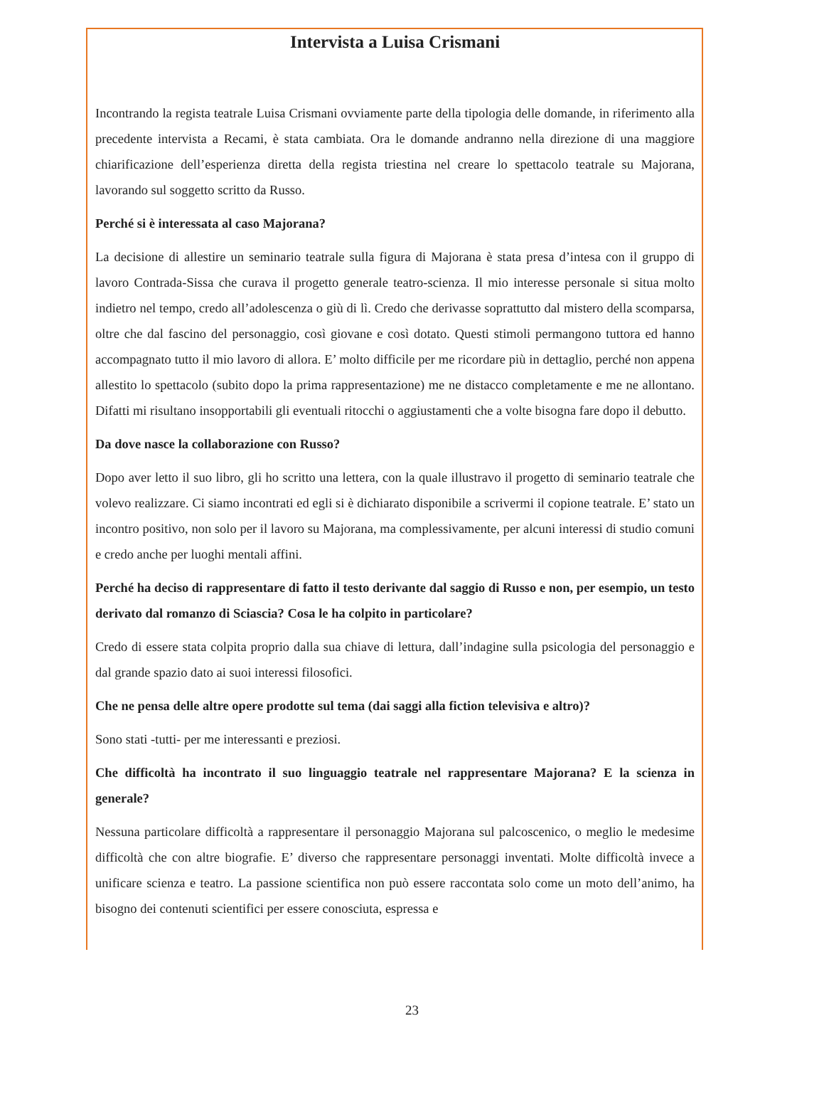Intervista a Luisa Crismani
Incontrando la regista teatrale Luisa Crismani ovviamente parte della tipologia delle domande, in riferimento alla precedente intervista a Recami, è stata cambiata. Ora le domande andranno nella direzione di una maggiore chiarificazione dell’esperienza diretta della regista triestina nel creare lo spettacolo teatrale su Majorana, lavorando sul soggetto scritto da Russo.
Perché si è interessata al caso Majorana?
La decisione di allestire un seminario teatrale sulla figura di Majorana è stata presa d’intesa con il gruppo di lavoro Contrada-Sissa che curava il progetto generale teatro-scienza. Il mio interesse personale si situa molto indietro nel tempo, credo all’adolescenza o giù di lì. Credo che derivasse soprattutto dal mistero della scomparsa, oltre che dal fascino del personaggio, così giovane e così dotato. Questi stimoli permangono tuttora ed hanno accompagnato tutto il mio lavoro di allora. E’ molto difficile per me ricordare più in dettaglio, perché non appena allestito lo spettacolo (subito dopo la prima rappresentazione) me ne distacco completamente e me ne allontano. Difatti mi risultano insopportabili gli eventuali ritocchi o aggiustamenti che a volte bisogna fare dopo il debutto.
Da dove nasce la collaborazione con Russo?
Dopo aver letto il suo libro, gli ho scritto una lettera, con la quale illustravo il progetto di seminario teatrale che volevo realizzare. Ci siamo incontrati ed egli si è dichiarato disponibile a scrivermi il copione teatrale. E’ stato un incontro positivo, non solo per il lavoro su Majorana, ma complessivamente, per alcuni interessi di studio comuni e credo anche per luoghi mentali affini.
Perché ha deciso di rappresentare di fatto il testo derivante dal saggio di Russo e non, per esempio, un testo derivato dal romanzo di Sciascia? Cosa le ha colpito in particolare?
Credo di essere stata colpita proprio dalla sua chiave di lettura, dall’indagine sulla psicologia del personaggio e dal grande spazio dato ai suoi interessi filosofici.
Che ne pensa delle altre opere prodotte sul tema (dai saggi alla fiction televisiva e altro)?
Sono stati -tutti- per me interessanti e preziosi.
Che difficoltà ha incontrato il suo linguaggio teatrale nel rappresentare Majorana? E la scienza in generale?
Nessuna particolare difficoltà a rappresentare il personaggio Majorana sul palcoscenico, o meglio le medesime difficoltà che con altre biografie. E’ diverso che rappresentare personaggi inventati. Molte difficoltà invece a unificare scienza e teatro. La passione scientifica non può essere raccontata solo come un moto dell’animo, ha bisogno dei contenuti scientifici per essere conosciuta, espressa e
23